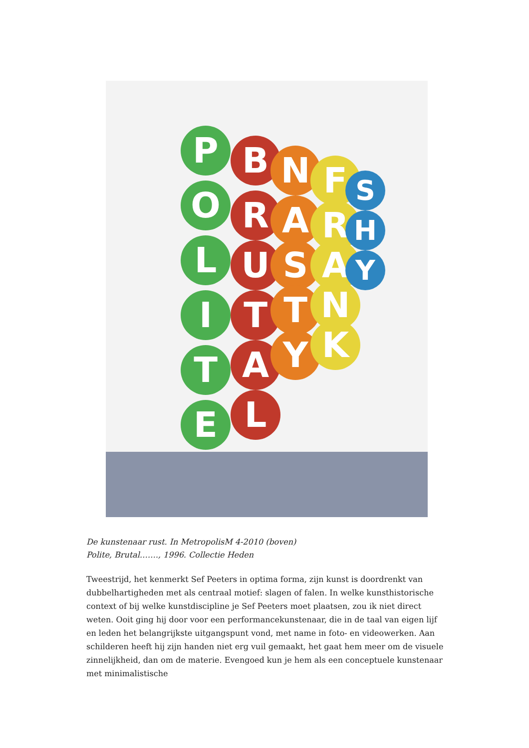P
O
L
I
T
E
B
R
U
T
A
L
N
A
S
T
Y
F
R
A
N
K
S
H
Y
De kunstenaar rust. In MetropolisM 4-2010 (boven)
Polite, Brutal……., 1996. Collectie Heden
Tweestrijd, het kenmerkt Sef Peeters in optima forma, zijn kunst is doordrenkt van dubbelhartigheden met als centraal motief: slagen of falen. In welke kunsthistorische context of bij welke kunstdiscipline je Sef Peeters moet plaatsen, zou ik niet direct weten. Ooit ging hij door voor een performancekunstenaar, die in de taal van eigen lijf en leden het belangrijkste uitgangspunt vond, met name in foto- en videowerken. Aan schilderen heeft hij zijn handen niet erg vuil gemaakt, het gaat hem meer om de visuele zinnelijkheid, dan om de materie. Evengoed kun je hem als een conceptuele kunstenaar met minimalistische